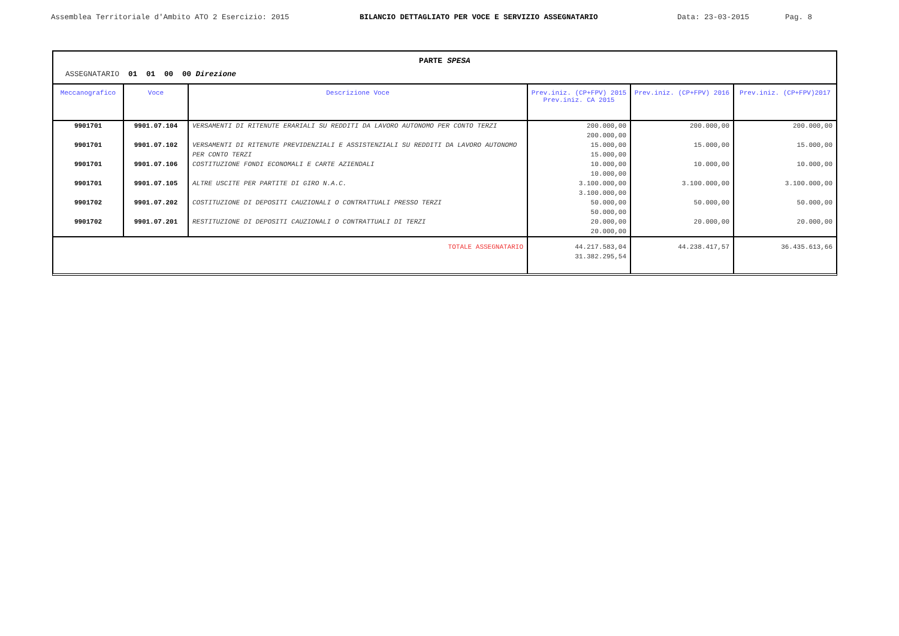Assemblea Territoriale d'Ambito ATO 2 Esercizio: 2015 BILANCIO DETTAGLIATO PER VOCE E SERVIZIO ASSEGNATARIO Data: 23-03-2015 Pag. 8
PARTE SPESA
ASSEGNATARIO 01 01 00 00 Direzione
| Meccanografico | Voce | Descrizione Voce | Prev.iniz. (CP+FPV) 2015 Prev.iniz. CA 2015 | Prev.iniz. (CP+FPV) 2016 | Prev.iniz. (CP+FPV)2017 |
| --- | --- | --- | --- | --- | --- |
| 9901701 | 9901.07.104 | VERSAMENTI DI RITENUTE ERARIALI SU REDDITI DA LAVORO AUTONOMO PER CONTO TERZI | 200.000,00 200.000,00 | 200.000,00 | 200.000,00 |
| 9901701 | 9901.07.102 | VERSAMENTI DI RITENUTE PREVIDENZIALI E ASSISTENZIALI SU REDDITI DA LAVORO AUTONOMO PER CONTO TERZI | 15.000,00 15.000,00 | 15.000,00 | 15.000,00 |
| 9901701 | 9901.07.106 | COSTITUZIONE FONDI ECONOMALI E CARTE AZIENDALI | 10.000,00 10.000,00 | 10.000,00 | 10.000,00 |
| 9901701 | 9901.07.105 | ALTRE USCITE PER PARTITE DI GIRO N.A.C. | 3.100.000,00 3.100.000,00 | 3.100.000,00 | 3.100.000,00 |
| 9901702 | 9901.07.202 | COSTITUZIONE DI DEPOSITI CAUZIONALI O CONTRATTUALI PRESSO TERZI | 50.000,00 50.000,00 | 50.000,00 | 50.000,00 |
| 9901702 | 9901.07.201 | RESTITUZIONE DI DEPOSITI CAUZIONALI O CONTRATTUALI DI TERZI | 20.000,00 20.000,00 | 20.000,00 | 20.000,00 |
| TOTALE ASSEGNATARIO | | | 44.217.583,04 31.382.295,54 | 44.238.417,57 | 36.435.613,66 |